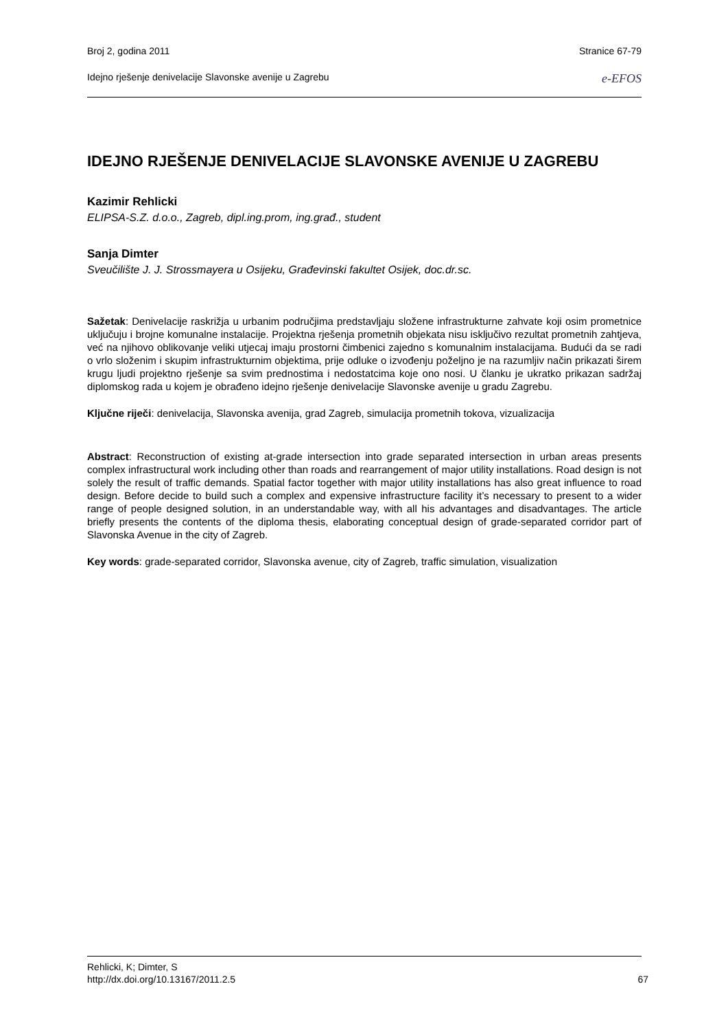Broj 2, godina 2011 Stranice 67-79
Idejno rješenje denivelacije Slavonske avenije u Zagrebu e-EFOS
IDEJNO RJEŠENJE DENIVELACIJE SLAVONSKE AVENIJE U ZAGREBU
Kazimir Rehlicki
ELIPSA-S.Z. d.o.o., Zagreb, dipl.ing.prom, ing.građ., student
Sanja Dimter
Sveučilište J. J. Strossmayera u Osijeku, Građevinski fakultet Osijek, doc.dr.sc.
Sažetak: Denivelacije raskrižja u urbanim područjima predstavljaju složene infrastrukturne zahvate koji osim prometnice uključuju i brojne komunalne instalacije. Projektna rješenja prometnih objekata nisu isključivo rezultat prometnih zahtjeva, već na njihovo oblikovanje veliki utjecaj imaju prostorni čimbenici zajedno s komunalnim instalacijama. Budući da se radi o vrlo složenim i skupim infrastrukturnim objektima, prije odluke o izvođenju poželjno je na razumljiv način prikazati širem krugu ljudi projektno rješenje sa svim prednostima i nedostatcima koje ono nosi. U članku je ukratko prikazan sadržaj diplomskog rada u kojem je obrađeno idejno rješenje denivelacije Slavonske avenije u gradu Zagrebu.
Ključne riječi: denivelacija, Slavonska avenija, grad Zagreb, simulacija prometnih tokova, vizualizacija
Abstract: Reconstruction of existing at-grade intersection into grade separated intersection in urban areas presents complex infrastructural work including other than roads and rearrangement of major utility installations. Road design is not solely the result of traffic demands. Spatial factor together with major utility installations has also great influence to road design. Before decide to build such a complex and expensive infrastructure facility it’s necessary to present to a wider range of people designed solution, in an understandable way, with all his advantages and disadvantages. The article briefly presents the contents of the diploma thesis, elaborating conceptual design of grade-separated corridor part of Slavonska Avenue in the city of Zagreb.
Key words: grade-separated corridor, Slavonska avenue, city of Zagreb, traffic simulation, visualization
Rehlicki, K; Dimter, S
http://dx.doi.org/10.13167/2011.2.5 67